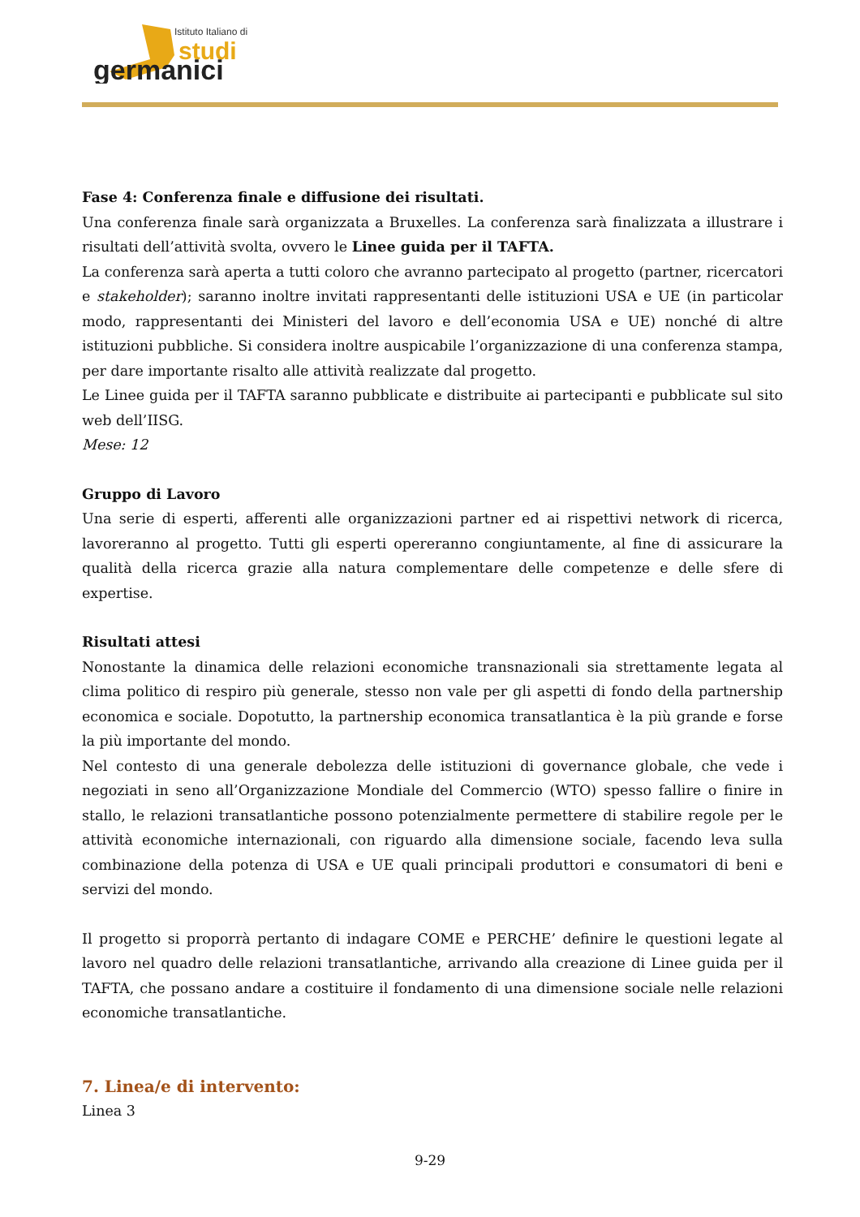Istituto Italiano di
studi
germanici
Fase 4: Conferenza finale e diffusione dei risultati.
Una conferenza finale sarà organizzata a Bruxelles. La conferenza sarà finalizzata a illustrare i risultati dell’attività svolta, ovvero le Linee guida per il TAFTA.
La conferenza sarà aperta a tutti coloro che avranno partecipato al progetto (partner, ricercatori e stakeholder); saranno inoltre invitati rappresentanti delle istituzioni USA e UE (in particolar modo, rappresentanti dei Ministeri del lavoro e dell’economia USA e UE) nonché di altre istituzioni pubbliche. Si considera inoltre auspicabile l’organizzazione di una conferenza stampa, per dare importante risalto alle attività realizzate dal progetto.
Le Linee guida per il TAFTA saranno pubblicate e distribuite ai partecipanti e pubblicate sul sito web dell’IISG.
Mese: 12
Gruppo di Lavoro
Una serie di esperti, afferenti alle organizzazioni partner ed ai rispettivi network di ricerca, lavoreranno al progetto. Tutti gli esperti opereranno congiuntamente, al fine di assicurare la qualità della ricerca grazie alla natura complementare delle competenze e delle sfere di expertise.
Risultati attesi
Nonostante la dinamica delle relazioni economiche transnazionali sia strettamente legata al clima politico di respiro più generale, stesso non vale per gli aspetti di fondo della partnership economica e sociale. Dopotutto, la partnership economica transatlantica è la più grande e forse la più importante del mondo.
Nel contesto di una generale debolezza delle istituzioni di governance globale, che vede i negoziati in seno all’Organizzazione Mondiale del Commercio (WTO) spesso fallire o finire in stallo, le relazioni transatlantiche possono potenzialmente permettere di stabilire regole per le attività economiche internazionali, con riguardo alla dimensione sociale, facendo leva sulla combinazione della potenza di USA e UE quali principali produttori e consumatori di beni e servizi del mondo.
Il progetto si proporrà pertanto di indagare COME e PERCHE’ definire le questioni legate al lavoro nel quadro delle relazioni transatlantiche, arrivando alla creazione di Linee guida per il TAFTA, che possano andare a costituire il fondamento di una dimensione sociale nelle relazioni economiche transatlantiche.
7. Linea/e di intervento:
Linea 3
9-29